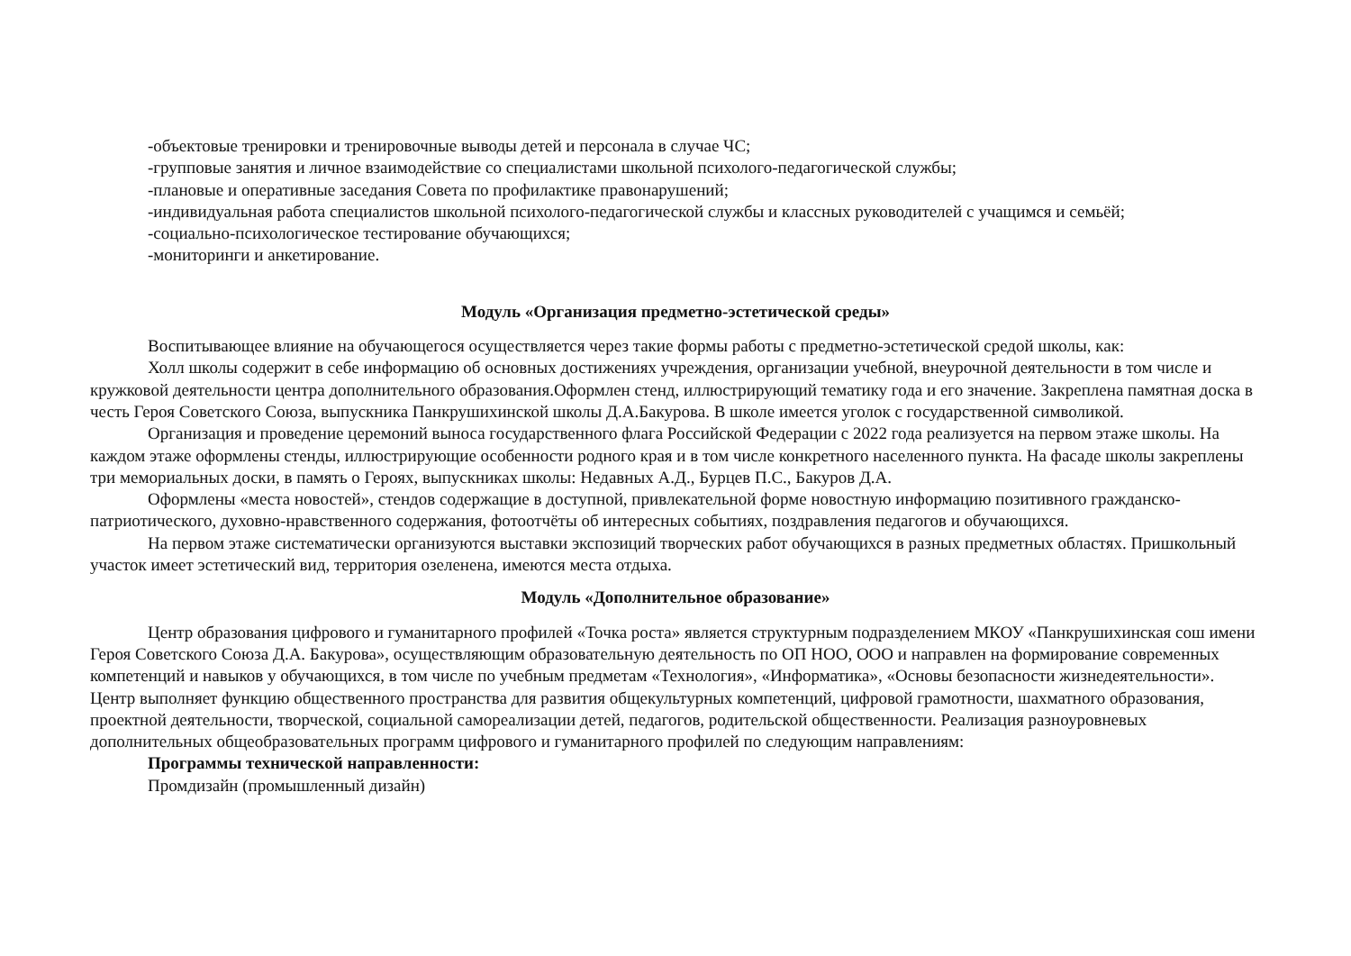-объектовые тренировки и тренировочные выводы детей и персонала в случае ЧС;
-групповые занятия и личное взаимодействие со специалистами школьной психолого-педагогической службы;
-плановые и оперативные заседания Совета по профилактике правонарушений;
-индивидуальная работа специалистов школьной психолого-педагогической службы и классных руководителей с учащимся и семьёй;
-социально-психологическое тестирование обучающихся;
-мониторинги и анкетирование.
Модуль «Организация предметно-эстетической среды»
Воспитывающее влияние на обучающегося осуществляется через такие формы работы с предметно-эстетической средой школы, как:
Холл школы содержит в себе информацию об основных достижениях учреждения, организации учебной, внеурочной деятельности в том числе и кружковой деятельности центра дополнительного образования.Оформлен стенд, иллюстрирующий тематику года и его значение. Закреплена памятная доска в честь Героя Советского Союза, выпускника Панкрушихинской школы Д.А.Бакурова. В школе имеется уголок с государственной символикой.
Организация и проведение церемоний выноса государственного флага Российской Федерации с 2022 года реализуется на первом этаже школы. На каждом этаже оформлены стенды, иллюстрирующие особенности родного края и в том числе конкретного населенного пункта. На фасаде школы закреплены три мемориальных доски, в память о Героях, выпускниках школы: Недавных А.Д., Бурцев П.С., Бакуров Д.А.
Оформлены «места новостей», стендов содержащие в доступной, привлекательной форме новостную информацию позитивного гражданско-патриотического, духовно-нравственного содержания, фотоотчёты об интересных событиях, поздравления педагогов и обучающихся.
На первом этаже систематически организуются выставки экспозиций творческих работ обучающихся в разных предметных областях. Пришкольный участок имеет эстетический вид, территория озеленена, имеются места отдыха.
Модуль «Дополнительное образование»
Центр образования цифрового и гуманитарного профилей «Точка роста» является структурным подразделением МКОУ «Панкрушихинская сош имени Героя Советского Союза Д.А. Бакурова», осуществляющим образовательную деятельность по ОП НОО, ООО и направлен на формирование современных компетенций и навыков у обучающихся, в том числе по учебным предметам «Технология», «Информатика», «Основы безопасности жизнедеятельности». Центр выполняет функцию общественного пространства для развития общекультурных компетенций, цифровой грамотности, шахматного образования, проектной деятельности, творческой, социальной самореализации детей, педагогов, родительской общественности. Реализация разноуровневых дополнительных общеобразовательных программ цифрового и гуманитарного профилей по следующим направлениям:
Программы технической направленности:
Промдизайн (промышленный дизайн)